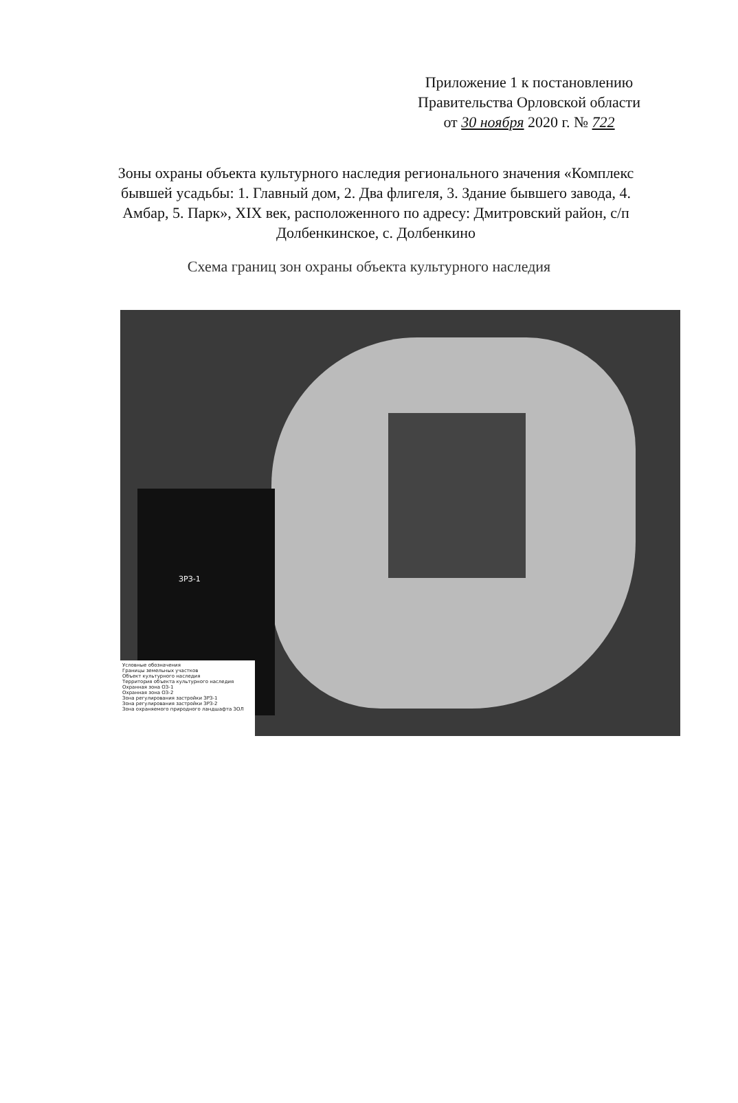Приложение 1 к постановлению
Правительства Орловской области
от 30 ноября 2020 г. № 722
Зоны охраны объекта культурного наследия регионального значения «Комплекс бывшей усадьбы: 1. Главный дом, 2. Два флигеля, 3. Здание бывшего завода, 4. Амбар, 5. Парк», XIX век, расположенного по адресу: Дмитровский район, с/п Долбенкинское, с. Долбенкино
Схема границ зон охраны объекта культурного наследия
ЗРЗ-1
Условные обозначения
Границы земельных участков
Объект культурного наследия
Территория объекта культурного наследия
Охранная зона ОЗ-1
Охранная зона ОЗ-2
Зона регулирования застройки ЗРЗ-1
Зона регулирования застройки ЗРЗ-2
Зона охраняемого природного ландшафта ЗОЛ